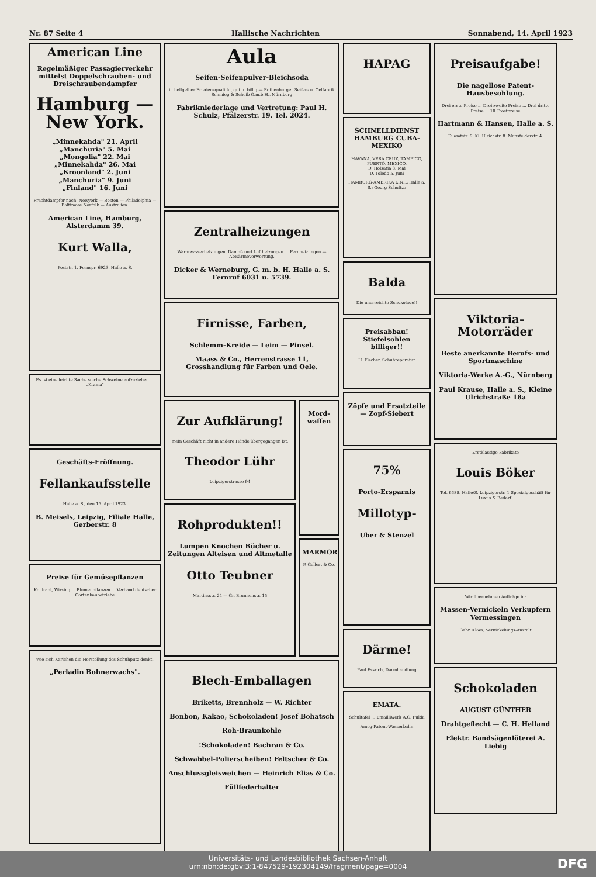Nr. 87 Seite 4 Hallische Nachrichten Sonnabend, 14. April 1923
American Line
Regelmäßiger Passagierverkehr mittelst Doppelschrauben- und Dreischraubendampfer
Hamburg — New York.
„Minnekahda" 21. April
„Manchuria" 5. Mai
„Mongolia" 22. Mai
„Minnekahda" 26. Mai
„Kroonland" 2. Juni
„Manchuria" 9. Juni
„Finland" 16. Juni
Frachtdampfer nach: Newyork — Boston — Philadelphia — Baltimore Norfolk — Australien.
American Line, Hamburg, Alsterdamm 39.
Kurt Walla,
Poststr. 1. Fernspr. 6923. Halle a. S.
Es ist eine leichte Sache solche Schweine aufzuziehen ... „Krama"
Geschäfts-Eröffnung.
Fellankaufsstelle
Halle a. S., den 16. April 1923.
B. Meisels, Leipzig, Filiale Halle, Gerberstr. 8
Preise für Gemüsepflanzen
Kohlrabi, Wirsing ... Blumenpflanzen ... Verband deutscher Gartenbaubetriebe
Wie sich Karlchen die Herstellung des Schuhputz denkt!
„Perladin Bohnerwachs".
Aula
Seifen-Seifenpulver-Bleichsoda
in hellgelber Friedensqualität, gut u. billig — Rothenburger Seifen- u. Oelfabrik Schmieg & Scheib G.m.b.H., Nürnberg
Fabrikniederlage und Vertretung: Paul H. Schulz, Pfälzerstr. 19. Tel. 2024.
Zentralheizungen
Warmwasserheizungen, Dampf- und Luftheizungen ... Fernheizungen — Abwärmeverwertung.
Dicker & Werneburg, G. m. b. H. Halle a. S. Fernruf 6031 u. 5739.
Firnisse, Farben,
Schlemm-Kreide — Leim — Pinsel.
Maass & Co., Herrenstrasse 11, Grosshandlung für Farben und Oele.
Zur Aufklärung!
mein Geschäft nicht in andere Hände übergegangen ist.
Theodor Lühr
Leipzigerstrasse 94
Rohprodukten!!
Lumpen Knochen Bücher u. Zeitungen Alteisen und Altmetalle
Otto Teubner
Martinsstr. 24 — Gr. Brunnenstr. 15
Mord-waffen
MARMOR
P. Gellert & Co.
Blech-Emballagen
Briketts, Brennholz — W. Richter
Bonbon, Kakao, Schokoladen! Josef Bohatsch
Roh-Braunkohle
!Schokoladen! Bachran & Co.
Schwabbel-Polierscheiben! Feltscher & Co.
Anschlussgleisweichen — Heinrich Elias & Co.
Füllfederhalter
HAPAG
SCHNELLDIENST HAMBURG CUBA-MEXIKO
HAVANA, VERA CRUZ, TAMPICO, PUERTO, MEXICO.
D. Holsatia 8. Mai
D. Toledo 5. Juni
HAMBURG-AMERIKA LINIE Halle a. S.: Georg Schultze
Balda
Die unerreichte Schokolade!!
Preisabbau! Stiefelsohlen billiger!!
H. Fischer, Schuhreparatur
Zöpfe und Ersatzteile — Zopf-Siebert
75%
Porto-Ersparnis
Millotyp-
Uber & Stenzel
Därme!
Paul Essrich, Darmhandlung
EMATA.
Schultafel ... Emailliwerk A.G. Fulda
Ameg-Patent-Wasserbahn
Preisaufgabe!
Die nagellose Patent-Hausbesohlung.
Drei erste Preise ... Drei zweite Preise ... Drei dritte Preise ... 10 Trostpreise
Hartmann & Hansen, Halle a. S.
Talamtstr. 9. Kl. Ulrichstr. 8. Mansfelderstr. 4.
Viktoria-Motorräder
Beste anerkannte Berufs- und Sportmaschine
Viktoria-Werke A.-G., Nürnberg
Paul Krause, Halle a. S., Kleine Ulrichstraße 18a
Erstklassige Fabrikate
Louis Böker
Tel. 6688. Halle/S. Leipzigerstr. 1 Spezialgeschäft für Luxus & Bedarf.
Wir übernehmen Aufträge in:
Massen-Vernickeln Verkupfern Vermessingen
Gebr. Klaes, Vernickelungs-Anstalt
Schokoladen
AUGUST GÜNTHER
Drahtgeflecht — C. H. Helland
Elektr. Bandsägenlöterei A. Liebig
Universitäts- und Landesbibliothek Sachsen-Anhalt
urn:nbn:de:gbv:3:1-847529-192304149/fragment/page=0004
DFG